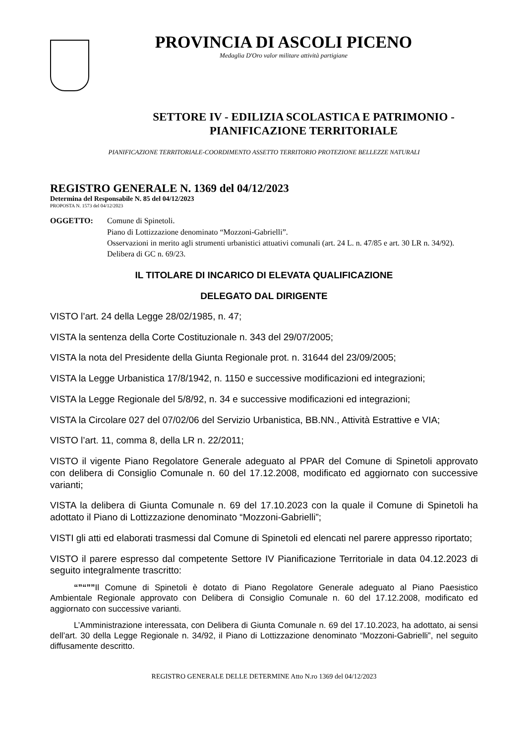PROVINCIA DI ASCOLI PICENO
Medaglia D'Oro valor militare attività partigiane
SETTORE IV - EDILIZIA SCOLASTICA E PATRIMONIO -
PIANIFICAZIONE TERRITORIALE
PIANIFICAZIONE TERRITORIALE-COORDIMENTO ASSETTO TERRITORIO PROTEZIONE BELLEZZE NATURALI
REGISTRO GENERALE N. 1369 del 04/12/2023
Determina del Responsabile N. 85 del 04/12/2023
PROPOSTA N. 1573 del 04/12/2023
OGGETTO: Comune di Spinetoli.
Piano di Lottizzazione denominato “Mozzoni-Gabrielli”.
Osservazioni in merito agli strumenti urbanistici attuativi comunali (art. 24 L. n. 47/85 e art. 30 LR n. 34/92).
Delibera di GC n. 69/23.
IL TITOLARE DI INCARICO DI ELEVATA QUALIFICAZIONE
DELEGATO DAL DIRIGENTE
VISTO l’art. 24 della Legge 28/02/1985, n. 47;
VISTA la sentenza della Corte Costituzionale n. 343 del 29/07/2005;
VISTA la nota del Presidente della Giunta Regionale prot. n. 31644 del 23/09/2005;
VISTA la Legge Urbanistica 17/8/1942, n. 1150 e successive modificazioni ed integrazioni;
VISTA la Legge Regionale del 5/8/92, n. 34 e successive modificazioni ed integrazioni;
VISTA la Circolare 027 del 07/02/06 del Servizio Urbanistica, BB.NN., Attività Estrattive e VIA;
VISTO l’art. 11, comma 8, della LR n. 22/2011;
VISTO il vigente Piano Regolatore Generale adeguato al PPAR del Comune di Spinetoli approvato con delibera di Consiglio Comunale n. 60 del 17.12.2008, modificato ed aggiornato con successive varianti;
VISTA la delibera di Giunta Comunale n. 69 del 17.10.2023 con la quale il Comune di Spinetoli ha adottato il Piano di Lottizzazione denominato “Mozzoni-Gabrielli”;
VISTI gli atti ed elaborati trasmessi dal Comune di Spinetoli ed elencati nel parere appresso riportato;
VISTO il parere espresso dal competente Settore IV Pianificazione Territoriale in data 04.12.2023 di seguito integralmente trascritto:
“”“””Il Comune di Spinetoli è dotato di Piano Regolatore Generale adeguato al Piano Paesistico Ambientale Regionale approvato con Delibera di Consiglio Comunale n. 60 del 17.12.2008, modificato ed aggiornato con successive varianti.
L’Amministrazione interessata, con Delibera di Giunta Comunale n. 69 del 17.10.2023, ha adottato, ai sensi dell’art. 30 della Legge Regionale n. 34/92, il Piano di Lottizzazione denominato “Mozzoni-Gabrielli”, nel seguito diffusamente descritto.
REGISTRO GENERALE DELLE DETERMINE Atto N.ro 1369 del 04/12/2023